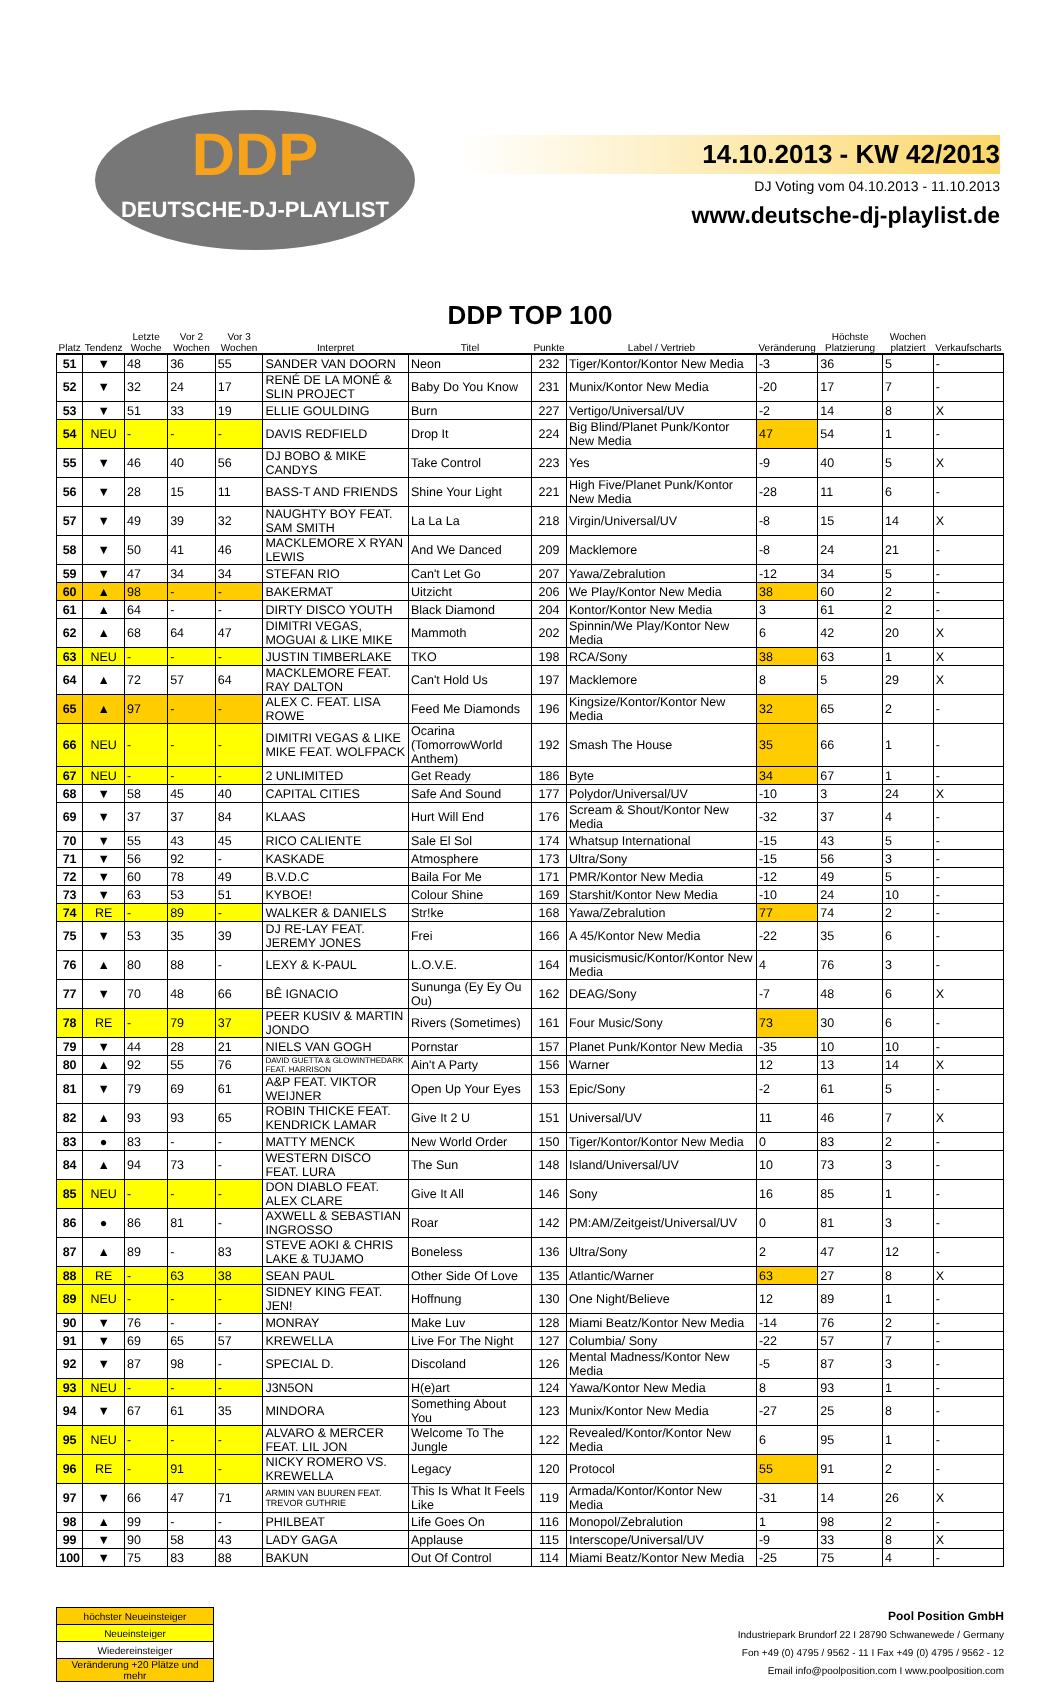DDP
DEUTSCHE-DJ-PLAYLIST
14.10.2013 - KW 42/2013
DJ Voting vom 04.10.2013 - 11.10.2013
www.deutsche-dj-playlist.de
DDP TOP 100
| Platz | Tendenz | Letzte Woche | Vor 2 Wochen | Vor 3 Wochen | Interpret | Titel | Punkte | Label / Vertrieb | Veränderung | Höchste Platzierung | Wochen platziert | Verkaufscharts |
| --- | --- | --- | --- | --- | --- | --- | --- | --- | --- | --- | --- | --- |
| 51 | ▼ | 48 | 36 | 55 | SANDER VAN DOORN | Neon | 232 | Tiger/Kontor/Kontor New Media | -3 | 36 | 5 | - |
| 52 | ▼ | 32 | 24 | 17 | RENÉ DE LA MONÉ & SLIN PROJECT | Baby Do You Know | 231 | Munix/Kontor New Media | -20 | 17 | 7 | - |
| 53 | ▼ | 51 | 33 | 19 | ELLIE GOULDING | Burn | 227 | Vertigo/Universal/UV | -2 | 14 | 8 | X |
| 54 | NEU | - | - | - | DAVIS REDFIELD | Drop It | 224 | Big Blind/Planet Punk/Kontor New Media | 47 | 54 | 1 | - |
| 55 | ▼ | 46 | 40 | 56 | DJ BOBO & MIKE CANDYS | Take Control | 223 | Yes | -9 | 40 | 5 | X |
| 56 | ▼ | 28 | 15 | 11 | BASS-T AND FRIENDS | Shine Your Light | 221 | High Five/Planet Punk/Kontor New Media | -28 | 11 | 6 | - |
| 57 | ▼ | 49 | 39 | 32 | NAUGHTY BOY FEAT. SAM SMITH | La La La | 218 | Virgin/Universal/UV | -8 | 15 | 14 | X |
| 58 | ▼ | 50 | 41 | 46 | MACKLEMORE X RYAN LEWIS | And We Danced | 209 | Macklemore | -8 | 24 | 21 | - |
| 59 | ▼ | 47 | 34 | 34 | STEFAN RIO | Can't Let Go | 207 | Yawa/Zebralution | -12 | 34 | 5 | - |
| 60 | ▲ | 98 | - | - | BAKERMAT | Uitzicht | 206 | We Play/Kontor New Media | 38 | 60 | 2 | - |
| 61 | ▲ | 64 | - | - | DIRTY DISCO YOUTH | Black Diamond | 204 | Kontor/Kontor New Media | 3 | 61 | 2 | - |
| 62 | ▲ | 68 | 64 | 47 | DIMITRI VEGAS, MOGUAI & LIKE MIKE | Mammoth | 202 | Spinnin/We Play/Kontor New Media | 6 | 42 | 20 | X |
| 63 | NEU | - | - | - | JUSTIN TIMBERLAKE | TKO | 198 | RCA/Sony | 38 | 63 | 1 | X |
| 64 | ▲ | 72 | 57 | 64 | MACKLEMORE FEAT. RAY DALTON | Can't Hold Us | 197 | Macklemore | 8 | 5 | 29 | X |
| 65 | ▲ | 97 | - | - | ALEX C. FEAT. LISA ROWE | Feed Me Diamonds | 196 | Kingsize/Kontor/Kontor New Media | 32 | 65 | 2 | - |
| 66 | NEU | - | - | - | DIMITRI VEGAS & LIKE MIKE FEAT. WOLFPACK | Ocarina (TomorrowWorld Anthem) | 192 | Smash The House | 35 | 66 | 1 | - |
| 67 | NEU | - | - | - | 2 UNLIMITED | Get Ready | 186 | Byte | 34 | 67 | 1 | - |
| 68 | ▼ | 58 | 45 | 40 | CAPITAL CITIES | Safe And Sound | 177 | Polydor/Universal/UV | -10 | 3 | 24 | X |
| 69 | ▼ | 37 | 37 | 84 | KLAAS | Hurt Will End | 176 | Scream & Shout/Kontor New Media | -32 | 37 | 4 | - |
| 70 | ▼ | 55 | 43 | 45 | RICO CALIENTE | Sale El Sol | 174 | Whatsup International | -15 | 43 | 5 | - |
| 71 | ▼ | 56 | 92 | - | KASKADE | Atmosphere | 173 | Ultra/Sony | -15 | 56 | 3 | - |
| 72 | ▼ | 60 | 78 | 49 | B.V.D.C | Baila For Me | 171 | PMR/Kontor New Media | -12 | 49 | 5 | - |
| 73 | ▼ | 63 | 53 | 51 | KYBOE! | Colour Shine | 169 | Starshit/Kontor New Media | -10 | 24 | 10 | - |
| 74 | RE | - | 89 | - | WALKER & DANIELS | Str!ke | 168 | Yawa/Zebralution | 77 | 74 | 2 | - |
| 75 | ▼ | 53 | 35 | 39 | DJ RE-LAY FEAT. JEREMY JONES | Frei | 166 | A 45/Kontor New Media | -22 | 35 | 6 | - |
| 76 | ▲ | 80 | 88 | - | LEXY & K-PAUL | L.O.V.E. | 164 | musicismusic/Kontor/Kontor New Media | 4 | 76 | 3 | - |
| 77 | ▼ | 70 | 48 | 66 | BÊ IGNACIO | Sununga (Ey Ey Ou Ou) | 162 | DEAG/Sony | -7 | 48 | 6 | X |
| 78 | RE | - | 79 | 37 | PEER KUSIV & MARTIN JONDO | Rivers (Sometimes) | 161 | Four Music/Sony | 73 | 30 | 6 | - |
| 79 | ▼ | 44 | 28 | 21 | NIELS VAN GOGH | Pornstar | 157 | Planet Punk/Kontor New Media | -35 | 10 | 10 | - |
| 80 | ▲ | 92 | 55 | 76 | DAVID GUETTA & GLOWINTHEDARK FEAT. HARRISON | Ain't A Party | 156 | Warner | 12 | 13 | 14 | X |
| 81 | ▼ | 79 | 69 | 61 | A&P FEAT. VIKTOR WEIJNER | Open Up Your Eyes | 153 | Epic/Sony | -2 | 61 | 5 | - |
| 82 | ▲ | 93 | 93 | 65 | ROBIN THICKE FEAT. KENDRICK LAMAR | Give It 2 U | 151 | Universal/UV | 11 | 46 | 7 | X |
| 83 | ● | 83 | - | - | MATTY MENCK | New World Order | 150 | Tiger/Kontor/Kontor New Media | 0 | 83 | 2 | - |
| 84 | ▲ | 94 | 73 | - | WESTERN DISCO FEAT. LURA | The Sun | 148 | Island/Universal/UV | 10 | 73 | 3 | - |
| 85 | NEU | - | - | - | DON DIABLO FEAT. ALEX CLARE | Give It All | 146 | Sony | 16 | 85 | 1 | - |
| 86 | ● | 86 | 81 | - | AXWELL & SEBASTIAN INGROSSO | Roar | 142 | PM:AM/Zeitgeist/Universal/UV | 0 | 81 | 3 | - |
| 87 | ▲ | 89 | - | 83 | STEVE AOKI & CHRIS LAKE & TUJAMO | Boneless | 136 | Ultra/Sony | 2 | 47 | 12 | - |
| 88 | RE | - | 63 | 38 | SEAN PAUL | Other Side Of Love | 135 | Atlantic/Warner | 63 | 27 | 8 | X |
| 89 | NEU | - | - | - | SIDNEY KING FEAT. JEN! | Hoffnung | 130 | One Night/Believe | 12 | 89 | 1 | - |
| 90 | ▼ | 76 | - | - | MONRAY | Make Luv | 128 | Miami Beatz/Kontor New Media | -14 | 76 | 2 | - |
| 91 | ▼ | 69 | 65 | 57 | KREWELLA | Live For The Night | 127 | Columbia/ Sony | -22 | 57 | 7 | - |
| 92 | ▼ | 87 | 98 | - | SPECIAL D. | Discoland | 126 | Mental Madness/Kontor New Media | -5 | 87 | 3 | - |
| 93 | NEU | - | - | - | J3N5ON | H(e)art | 124 | Yawa/Kontor New Media | 8 | 93 | 1 | - |
| 94 | ▼ | 67 | 61 | 35 | MINDORA | Something About You | 123 | Munix/Kontor New Media | -27 | 25 | 8 | - |
| 95 | NEU | - | - | - | ALVARO & MERCER FEAT. LIL JON | Welcome To The Jungle | 122 | Revealed/Kontor/Kontor New Media | 6 | 95 | 1 | - |
| 96 | RE | - | 91 | - | NICKY ROMERO VS. KREWELLA | Legacy | 120 | Protocol | 55 | 91 | 2 | - |
| 97 | ▼ | 66 | 47 | 71 | ARMIN VAN BUUREN FEAT. TREVOR GUTHRIE | This Is What It Feels Like | 119 | Armada/Kontor/Kontor New Media | -31 | 14 | 26 | X |
| 98 | ▲ | 99 | - | - | PHILBEAT | Life Goes On | 116 | Monopol/Zebralution | 1 | 98 | 2 | - |
| 99 | ▼ | 90 | 58 | 43 | LADY GAGA | Applause | 115 | Interscope/Universal/UV | -9 | 33 | 8 | X |
| 100 | ▼ | 75 | 83 | 88 | BAKUN | Out Of Control | 114 | Miami Beatz/Kontor New Media | -25 | 75 | 4 | - |
| höchster Neueinsteiger |
| Neueinsteiger |
| Wiedereinsteiger |
| Veränderung +20 Plätze und mehr |
Pool Position GmbH
Industriepark Brundorf 22 I 28790 Schwanewede / Germany
Fon +49 (0) 4795 / 9562 - 11 I Fax +49 (0) 4795 / 9562 - 12
Email info@poolposition.com I www.poolposition.com